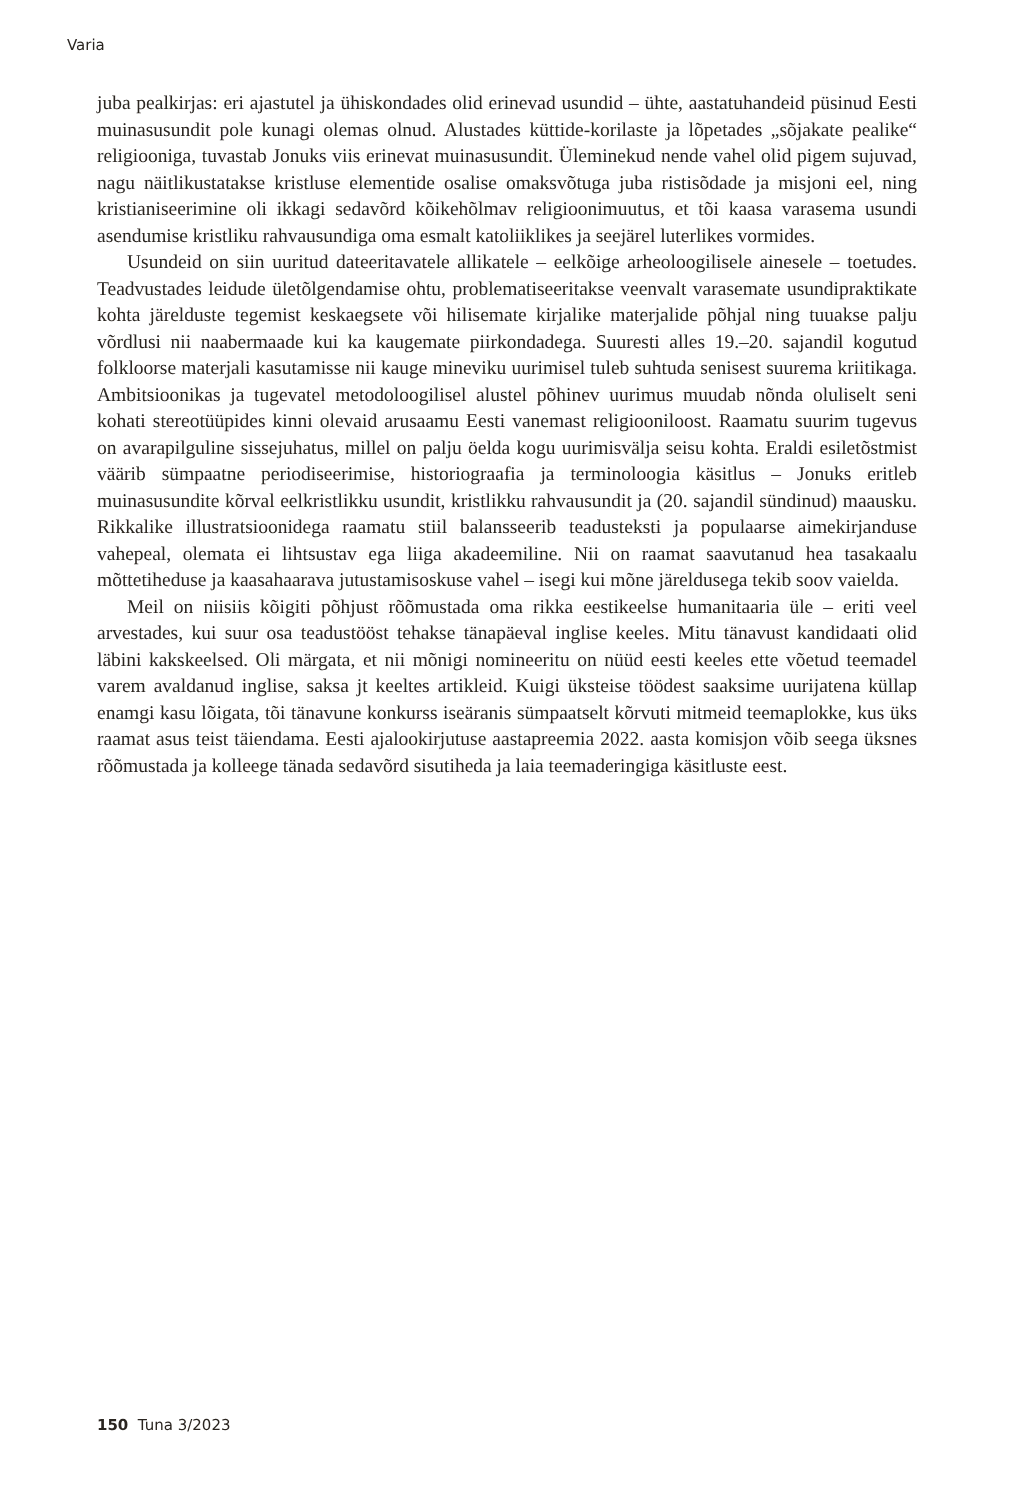Varia
juba pealkirjas: eri ajastutel ja ühiskondades olid erinevad usundid – ühte, aastatuhandeid püsinud Eesti muinasusundit pole kunagi olemas olnud. Alustades küttide-korilaste ja lõpetades „sõjakate pealike“ religiooniga, tuvastab Jonuks viis erinevat muinasusundit. Üleminekud nende vahel olid pigem sujuvad, nagu näitlikustatakse kristluse elementide osalise omaksvõtuga juba ristisõdade ja misjoni eel, ning kristianiseerimine oli ikkagi sedavõrd kõikehõlmav religioonimuutus, et tõi kaasa varasema usundi asendumise kristliku rahvausundiga oma esmalt katoliiklikes ja seejärel luterlikes vormides.
Usundeid on siin uuritud dateeritavatele allikatele – eelkõige arheoloogilisele ainesele – toetudes. Teadvustades leidude ületõlgendamise ohtu, problematiseeritakse veenvalt varasemate usundipraktikate kohta järelduste tegemist keskaegsete või hilisemate kirjalike materjalide põhjal ning tuuakse palju võrdlusi nii naabermaade kui ka kaugemate piirkondadega. Suuresti alles 19.–20. sajandil kogutud folkloorse materjali kasutamisse nii kauge mineviku uurimisel tuleb suhtuda senisest suurema kriitikaga. Ambitsioonikas ja tugevatel metodoloogilisel alustel põhinev uurimus muudab nõnda oluliselt seni kohati stereotüüpides kinni olevaid arusaamu Eesti vanemast religiooniloost. Raamatu suurim tugevus on avarapilguline sissejuhatus, millel on palju öelda kogu uurimisvälja seisu kohta. Eraldi esiletõstmist väärib sümpaatne periodiseerimise, historiograafia ja terminoloogia käsitlus – Jonuks eritleb muinasusundite kõrval eelkristlikku usundit, kristlikku rahvausundit ja (20. sajandil sündinud) maausku. Rikkalike illustratsioonidega raamatu stiil balansseerib teadusteksti ja populaarse aimekirjanduse vahepeal, olemata ei lihtsustav ega liiga akadeemiline. Nii on raamat saavutanud hea tasakaalu mõttetiheduse ja kaasahaarava jutustamisoskuse vahel – isegi kui mõne järeldusega tekib soov vaielda.
Meil on niisiis kõigiti põhjust rõõmustada oma rikka eestikeelse humanitaaria üle – eriti veel arvestades, kui suur osa teadustööst tehakse tänapäeval inglise keeles. Mitu tänavust kandidaati olid läbini kakskeelsed. Oli märgata, et nii mõnigi nomineeritu on nüüd eesti keeles ette võetud teemadel varem avaldanud inglise, saksa jt keeltes artikleid. Kuigi üksteise töödest saaksime uurijatena küllap enamgi kasu lõigata, tõi tänavune konkurss iseäranis sümpaatselt kõrvuti mitmeid teemaplokke, kus üks raamat asus teist täiendama. Eesti ajalookirjutuse aastapreemia 2022. aasta komisjon võib seega üksnes rõõmustada ja kolleege tänada sedavõrd sisutiheda ja laia teemaderingiga käsitluste eest.
150 Tuna 3/2023